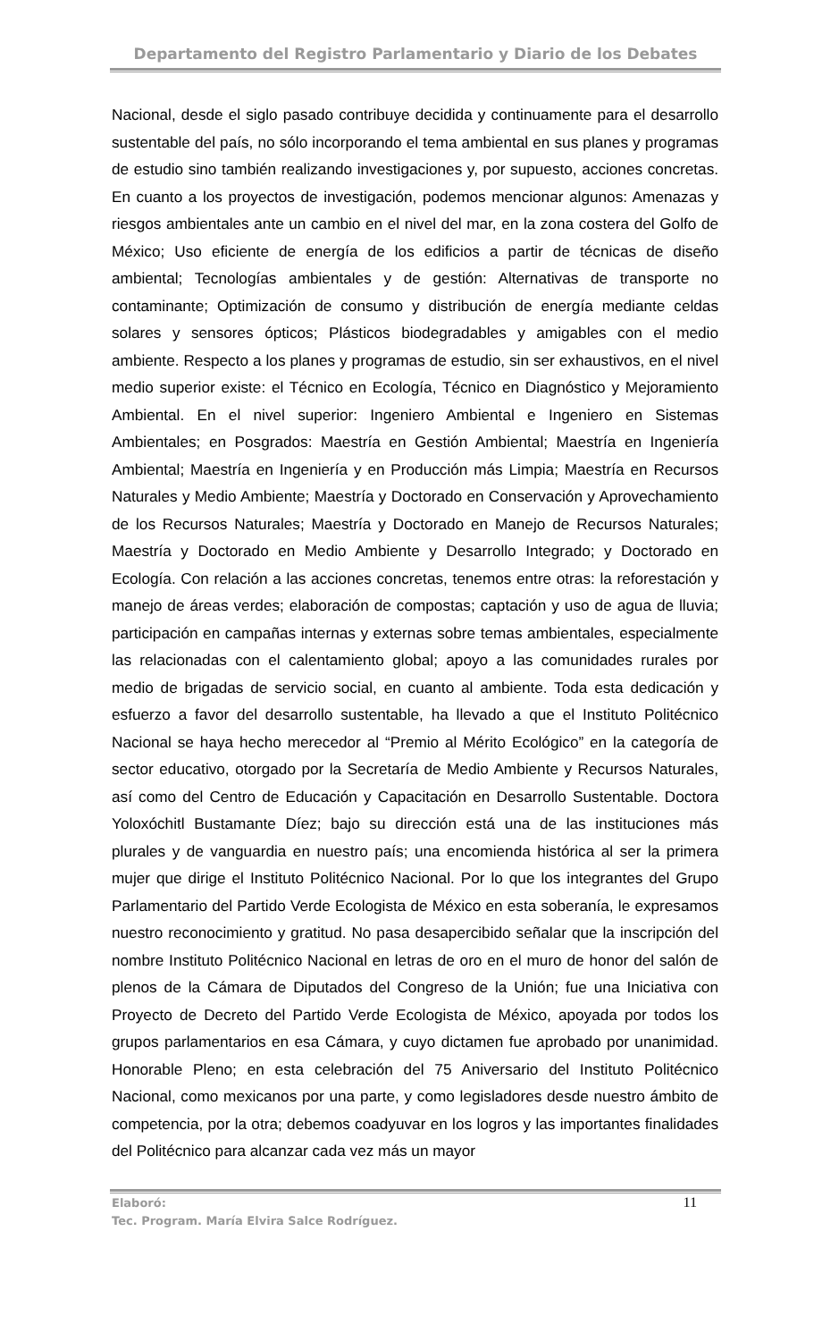Departamento del Registro Parlamentario y Diario de los Debates
Nacional, desde el siglo pasado contribuye decidida y continuamente para el desarrollo sustentable del país, no sólo incorporando el tema ambiental en sus planes y programas de estudio sino también realizando investigaciones y, por supuesto, acciones concretas. En cuanto a los proyectos de investigación, podemos mencionar algunos: Amenazas y riesgos ambientales ante un cambio en el nivel del mar, en la zona costera del Golfo de México; Uso eficiente de energía de los edificios a partir de técnicas de diseño ambiental; Tecnologías ambientales y de gestión: Alternativas de transporte no contaminante; Optimización de consumo y distribución de energía mediante celdas solares y sensores ópticos; Plásticos biodegradables y amigables con el medio ambiente. Respecto a los planes y programas de estudio, sin ser exhaustivos, en el nivel medio superior existe: el Técnico en Ecología, Técnico en Diagnóstico y Mejoramiento Ambiental. En el nivel superior: Ingeniero Ambiental e Ingeniero en Sistemas Ambientales; en Posgrados: Maestría en Gestión Ambiental; Maestría en Ingeniería Ambiental; Maestría en Ingeniería y en Producción más Limpia; Maestría en Recursos Naturales y Medio Ambiente; Maestría y Doctorado en Conservación y Aprovechamiento de los Recursos Naturales; Maestría y Doctorado en Manejo de Recursos Naturales; Maestría y Doctorado en Medio Ambiente y Desarrollo Integrado; y Doctorado en Ecología. Con relación a las acciones concretas, tenemos entre otras: la reforestación y manejo de áreas verdes; elaboración de compostas; captación y uso de agua de lluvia; participación en campañas internas y externas sobre temas ambientales, especialmente las relacionadas con el calentamiento global; apoyo a las comunidades rurales por medio de brigadas de servicio social, en cuanto al ambiente. Toda esta dedicación y esfuerzo a favor del desarrollo sustentable, ha llevado a que el Instituto Politécnico Nacional se haya hecho merecedor al “Premio al Mérito Ecológico” en la categoría de sector educativo, otorgado por la Secretaría de Medio Ambiente y Recursos Naturales, así como del Centro de Educación y Capacitación en Desarrollo Sustentable. Doctora Yoloxóchitl Bustamante Díez; bajo su dirección está una de las instituciones más plurales y de vanguardia en nuestro país; una encomienda histórica al ser la primera mujer que dirige el Instituto Politécnico Nacional. Por lo que los integrantes del Grupo Parlamentario del Partido Verde Ecologista de México en esta soberanía, le expresamos nuestro reconocimiento y gratitud. No pasa desapercibido señalar que la inscripción del nombre Instituto Politécnico Nacional en letras de oro en el muro de honor del salón de plenos de la Cámara de Diputados del Congreso de la Unión; fue una Iniciativa con Proyecto de Decreto del Partido Verde Ecologista de México, apoyada por todos los grupos parlamentarios en esa Cámara, y cuyo dictamen fue aprobado por unanimidad. Honorable Pleno; en esta celebración del 75 Aniversario del Instituto Politécnico Nacional, como mexicanos por una parte, y como legisladores desde nuestro ámbito de competencia, por la otra; debemos coadyuvar en los logros y las importantes finalidades del Politécnico para alcanzar cada vez más un mayor
11 Elaboró:
Tec. Program. María Elvira Salce Rodríguez.